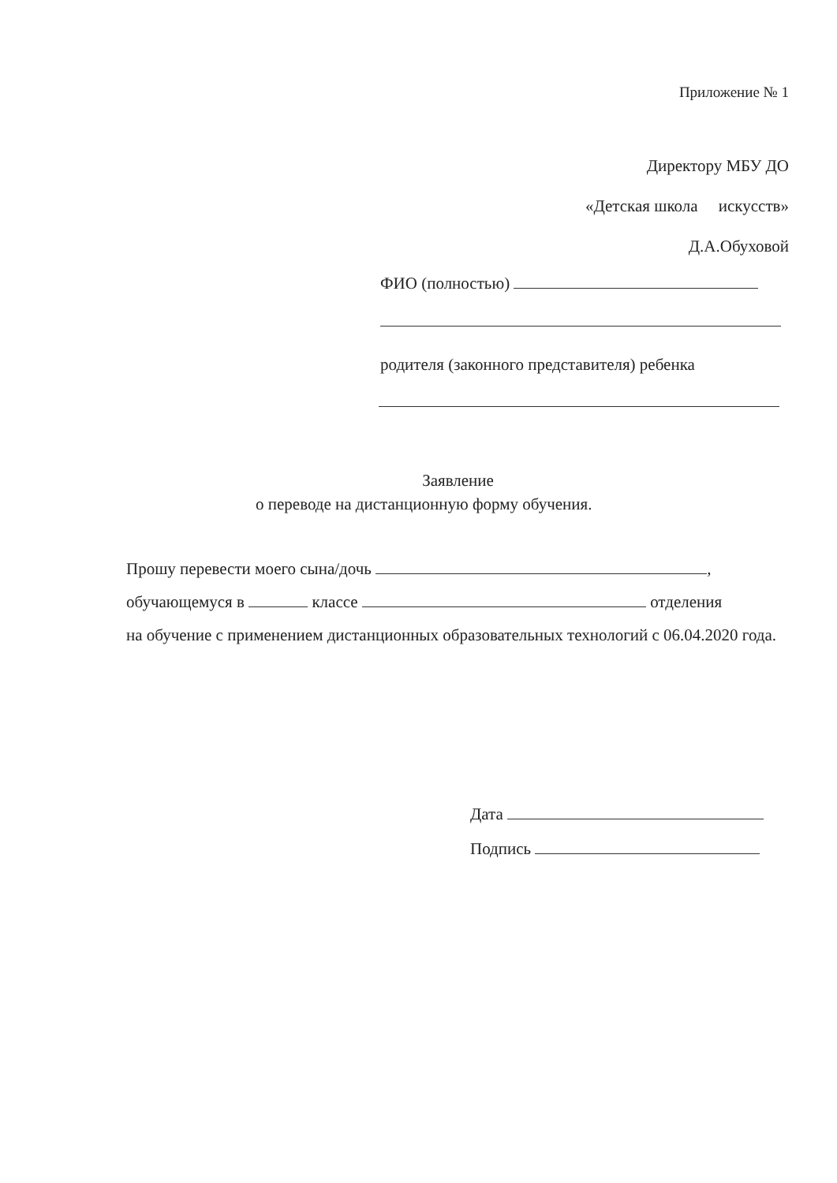Приложение № 1
Директору МБУ ДО
«Детская школа искусств»
Д.А.Обуховой
ФИО (полностью)
родителя (законного представителя) ребенка
Заявление
о переводе на дистанционную форму обучения.
Прошу перевести моего сына/дочь ,
обучающемуся в классе отделения
на обучение с применением дистанционных образовательных технологий с 06.04.2020 года.
Дата
Подпись